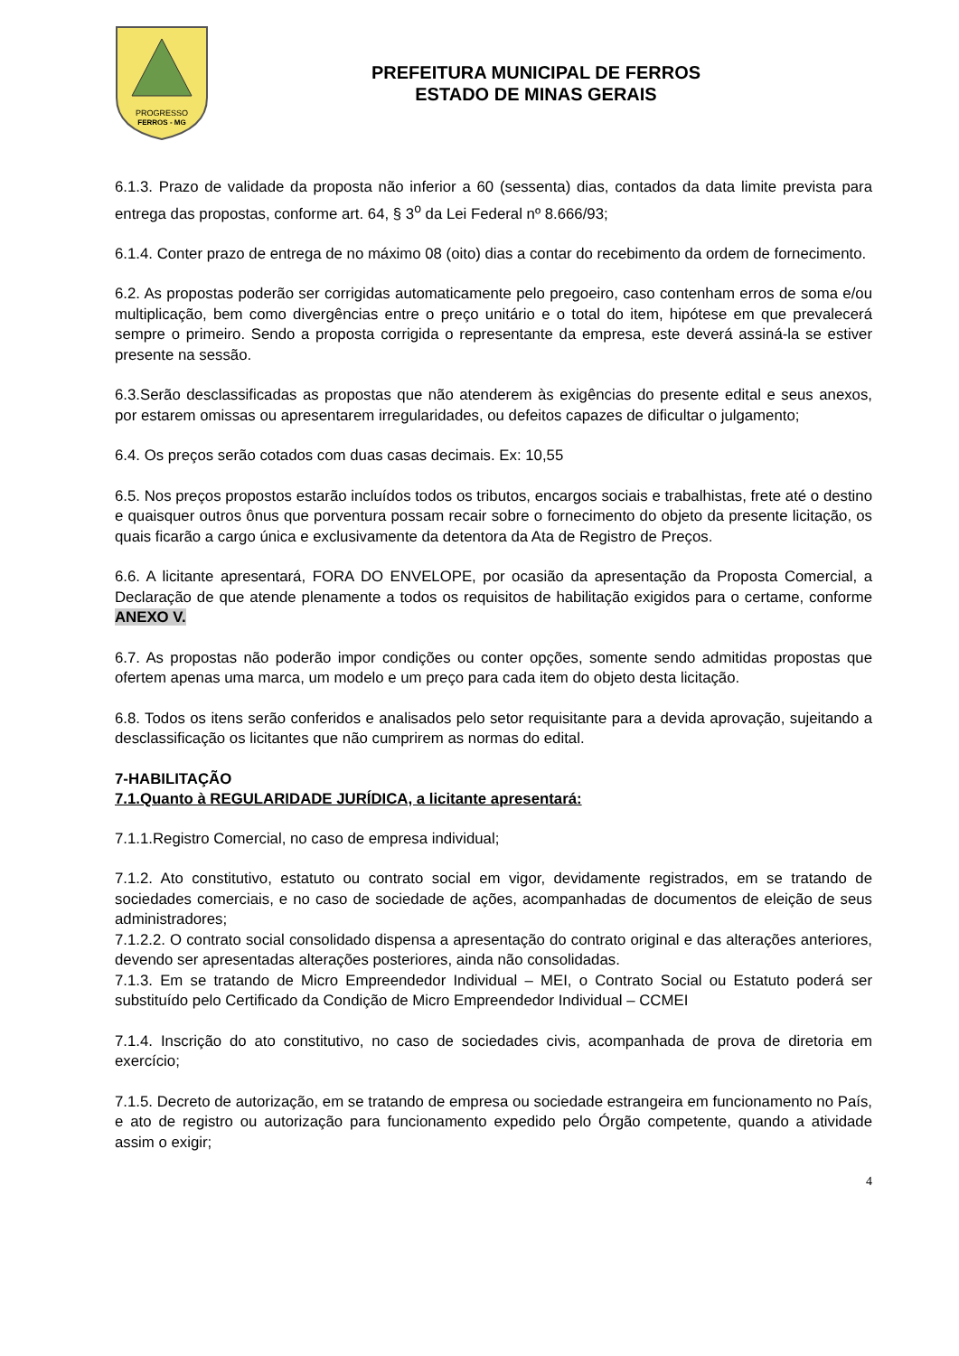PROGRESSO
FERROS - MG
PREFEITURA MUNICIPAL DE FERROS
ESTADO DE MINAS GERAIS
6.1.3. Prazo de validade da proposta não inferior a 60 (sessenta) dias, contados da data limite prevista para entrega das propostas, conforme art. 64, § 3<sup>o</sup> da Lei Federal nº 8.666/93;
6.1.4. Conter prazo de entrega de no máximo 08 (oito) dias a contar do recebimento da ordem de fornecimento.
6.2. As propostas poderão ser corrigidas automaticamente pelo pregoeiro, caso contenham erros de soma e/ou multiplicação, bem como divergências entre o preço unitário e o total do item, hipótese em que prevalecerá sempre o primeiro. Sendo a proposta corrigida o representante da empresa, este deverá assiná-la se estiver presente na sessão.
6.3.Serão desclassificadas as propostas que não atenderem às exigências do presente edital e seus anexos, por estarem omissas ou apresentarem irregularidades, ou defeitos capazes de dificultar o julgamento;
6.4. Os preços serão cotados com duas casas decimais. Ex: 10,55
6.5. Nos preços propostos estarão incluídos todos os tributos, encargos sociais e trabalhistas, frete até o destino e quaisquer outros ônus que porventura possam recair sobre o fornecimento do objeto da presente licitação, os quais ficarão a cargo única e exclusivamente da detentora da Ata de Registro de Preços.
6.6. A licitante apresentará, FORA DO ENVELOPE, por ocasião da apresentação da Proposta Comercial, a Declaração de que atende plenamente a todos os requisitos de habilitação exigidos para o certame, conforme ANEXO V.
6.7. As propostas não poderão impor condições ou conter opções, somente sendo admitidas propostas que ofertem apenas uma marca, um modelo e um preço para cada item do objeto desta licitação.
6.8. Todos os itens serão conferidos e analisados pelo setor requisitante para a devida aprovação, sujeitando a desclassificação os licitantes que não cumprirem as normas do edital.
7-HABILITAÇÃO
7.1.Quanto à REGULARIDADE JURÍDICA, a licitante apresentará:
7.1.1.Registro Comercial, no caso de empresa individual;
7.1.2. Ato constitutivo, estatuto ou contrato social em vigor, devidamente registrados, em se tratando de sociedades comerciais, e no caso de sociedade de ações, acompanhadas de documentos de eleição de seus administradores;
7.1.2.2. O contrato social consolidado dispensa a apresentação do contrato original e das alterações anteriores, devendo ser apresentadas alterações posteriores, ainda não consolidadas.
7.1.3. Em se tratando de Micro Empreendedor Individual – MEI, o Contrato Social ou Estatuto poderá ser substituído pelo Certificado da Condição de Micro Empreendedor Individual – CCMEI
7.1.4. Inscrição do ato constitutivo, no caso de sociedades civis, acompanhada de prova de diretoria em exercício;
7.1.5. Decreto de autorização, em se tratando de empresa ou sociedade estrangeira em funcionamento no País, e ato de registro ou autorização para funcionamento expedido pelo Órgão competente, quando a atividade assim o exigir;
4